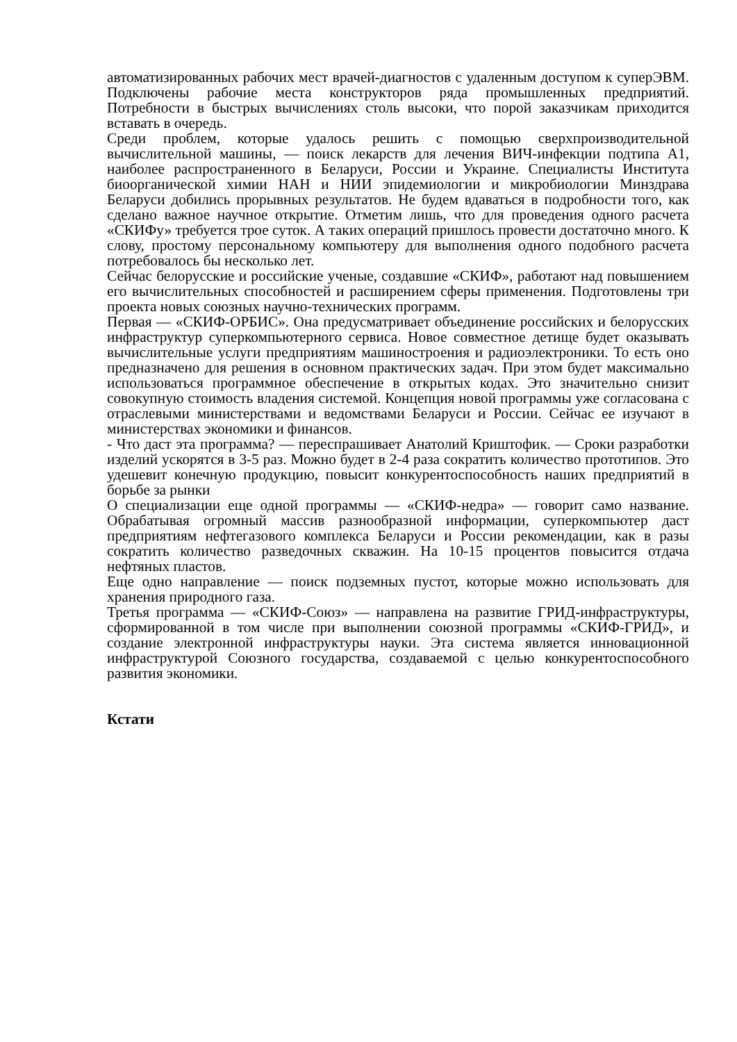автоматизированных рабочих мест врачей-диагностов с удаленным доступом к суперЭВМ. Подключены рабочие места конструкторов ряда промышленных предприятий. Потребности в быстрых вычислениях столь высоки, что порой заказчикам приходится вставать в очередь.
Среди проблем, которые удалось решить с помощью сверхпроизводительной вычислительной машины, — поиск лекарств для лечения ВИЧ-инфекции подтипа А1, наиболее распространенного в Беларуси, России и Украине. Специалисты Института биоорганической химии НАН и НИИ эпидемиологии и микробиологии Минздрава Беларуси добились прорывных результатов. Не будем вдаваться в подробности того, как сделано важное научное открытие. Отметим лишь, что для проведения одного расчета «СКИФу» требуется трое суток. А таких операций пришлось провести достаточно много. К слову, простому персональному компьютеру для выполнения одного подобного расчета потребовалось бы несколько лет.
Сейчас белорусские и российские ученые, создавшие «СКИФ», работают над повышением его вычислительных способностей и расширением сферы применения. Подготовлены три проекта новых союзных научно-технических программ.
Первая — «СКИФ-ОРБИС». Она предусматривает объединение российских и белорусских инфраструктур суперкомпьютерного сервиса. Новое совместное детище будет оказывать вычислительные услуги предприятиям машиностроения и радиоэлектроники. То есть оно предназначено для решения в основном практических задач. При этом будет максимально использоваться программное обеспечение в открытых кодах. Это значительно снизит совокупную стоимость владения системой. Концепция новой программы уже согласована с отраслевыми министерствами и ведомствами Беларуси и России. Сейчас ее изучают в министерствах экономики и финансов.
- Что даст эта программа? — переспрашивает Анатолий Криштофик. — Сроки разработки изделий ускорятся в 3-5 раз. Можно будет в 2-4 раза сократить количество прототипов. Это удешевит конечную продукцию, повысит конкурентоспособность наших предприятий в борьбе за рынки
О специализации еще одной программы — «СКИФ-недра» — говорит само название. Обрабатывая огромный массив разнообразной информации, суперкомпьютер даст предприятиям нефтегазового комплекса Беларуси и России рекомендации, как в разы сократить количество разведочных скважин. На 10-15 процентов повысится отдача нефтяных пластов.
Еще одно направление — поиск подземных пустот, которые можно использовать для хранения природного газа.
Третья программа — «СКИФ-Союз» — направлена на развитие ГРИД-инфраструктуры, сформированной в том числе при выполнении союзной программы «СКИФ-ГРИД», и создание электронной инфраструктуры науки. Эта система является инновационной инфраструктурой Союзного государства, создаваемой с целью конкурентоспособного развития экономики.
Кстати